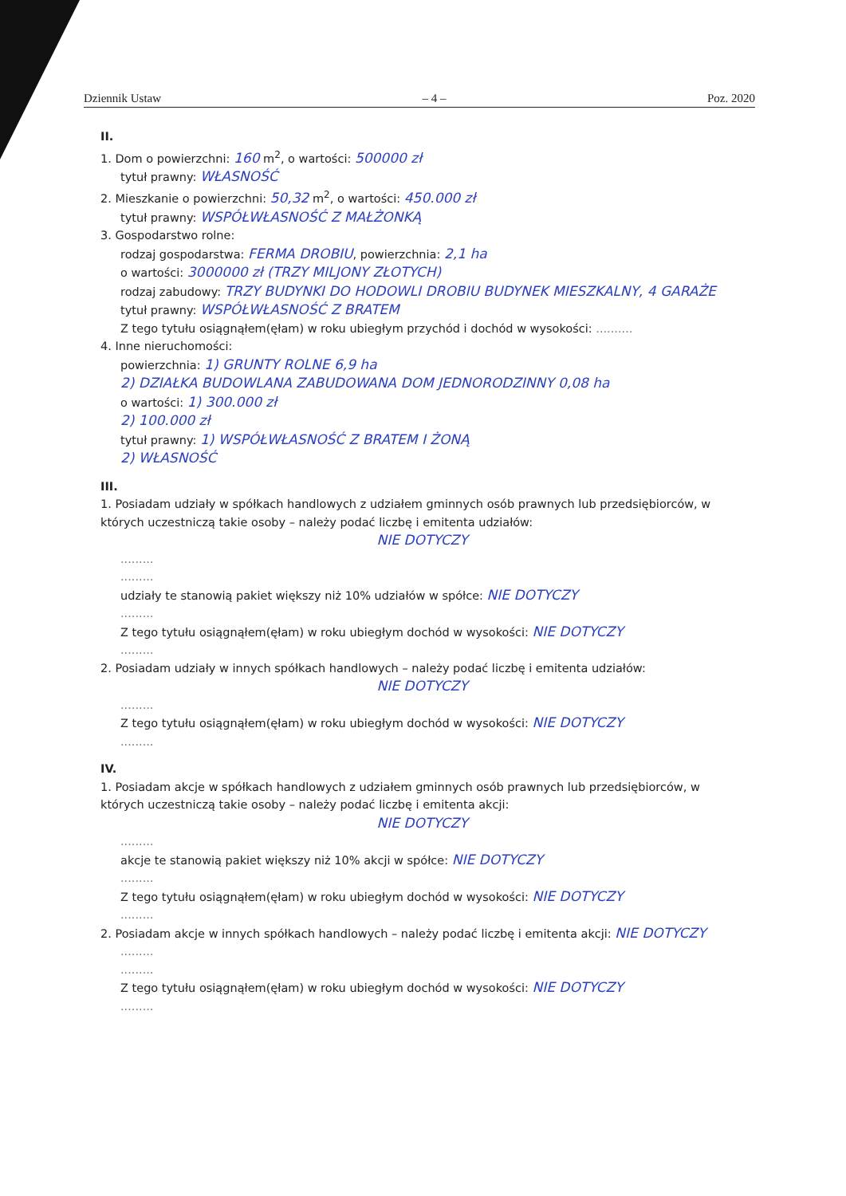Dziennik Ustaw – 4 – Poz. 2020
II.
1. Dom o powierzchni: 160 m<sup>2</sup>, o wartości: 500000 zł
tytuł prawny: WŁASNOŚĆ
2. Mieszkanie o powierzchni: 50,32 m<sup>2</sup>, o wartości: 450.000 zł
tytuł prawny: WSPÓŁWŁASNOŚĆ Z MAŁŻONKĄ
3. Gospodarstwo rolne:
rodzaj gospodarstwa: FERMA DROBIU, powierzchnia: 2,1 ha
o wartości: 3000000 zł (TRZY MILJONY ZŁOTYCH)
rodzaj zabudowy: TRZY BUDYNKI DO HODOWLI DROBIU BUDYNEK MIESZKALNY, 4 GARAŻE
tytuł prawny: WSPÓŁWŁASNOŚĆ Z BRATEM
Z tego tytułu osiągnąłem(ęłam) w roku ubiegłym przychód i dochód w wysokości: ..........
4. Inne nieruchomości:
powierzchnia: 1) GRUNTY ROLNE 6,9 ha
2) DZIAŁKA BUDOWLANA ZABUDOWANA DOM JEDNORODZINNY 0,08 ha
o wartości: 1) 300.000 zł
2) 100.000 zł
tytuł prawny: 1) WSPÓŁWŁASNOŚĆ Z BRATEM I ŻONĄ
2) WŁASNOŚĆ
III.
1. Posiadam udziały w spółkach handlowych z udziałem gminnych osób prawnych lub przedsiębiorców, w których uczestniczą takie osoby – należy podać liczbę i emitenta udziałów:
NIE DOTYCZY
.........
.........
udziały te stanowią pakiet większy niż 10% udziałów w spółce: NIE DOTYCZY
.........
Z tego tytułu osiągnąłem(ęłam) w roku ubiegłym dochód w wysokości: NIE DOTYCZY
.........
2. Posiadam udziały w innych spółkach handlowych – należy podać liczbę i emitenta udziałów:
NIE DOTYCZY
.........
Z tego tytułu osiągnąłem(ęłam) w roku ubiegłym dochód w wysokości: NIE DOTYCZY
.........
IV.
1. Posiadam akcje w spółkach handlowych z udziałem gminnych osób prawnych lub przedsiębiorców, w których uczestniczą takie osoby – należy podać liczbę i emitenta akcji:
NIE DOTYCZY
.........
akcje te stanowią pakiet większy niż 10% akcji w spółce: NIE DOTYCZY
.........
Z tego tytułu osiągnąłem(ęłam) w roku ubiegłym dochód w wysokości: NIE DOTYCZY
.........
2. Posiadam akcje w innych spółkach handlowych – należy podać liczbę i emitenta akcji: NIE DOTYCZY
.........
.........
Z tego tytułu osiągnąłem(ęłam) w roku ubiegłym dochód w wysokości: NIE DOTYCZY
.........